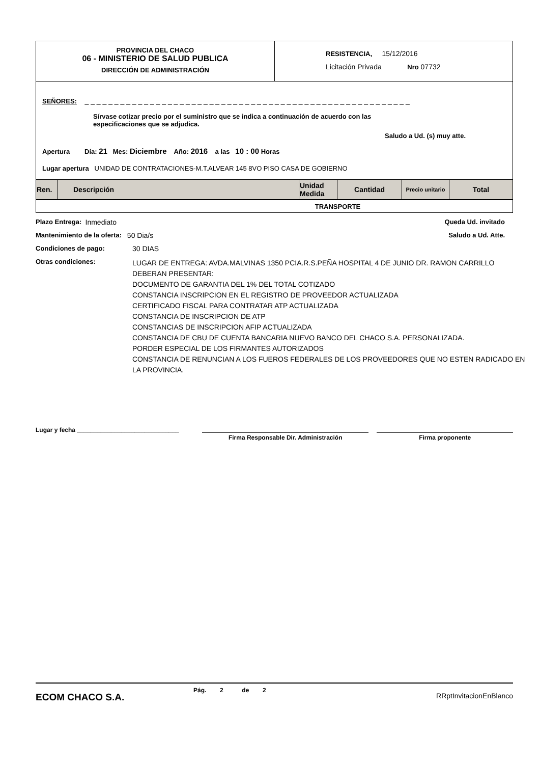PROVINCIA DEL CHACO
06 - MINISTERIO DE SALUD PUBLICA
DIRECCIÓN DE ADMINISTRACIÓN
RESISTENCIA, 15/12/2016
Licitación Privada Nro 07732
SEÑORES: _ _ _ _ _ _ _ _ _ _ _ _ _ _ _ _ _ _ _ _ _ _ _ _ _ _ _ _ _ _ _ _ _ _ _ _ _ _ _ _ _ _ _ _ _ _ _ _ _ _ _ _ _ _ _
Sírvase cotizar precio por el suministro que se indica a continuación de acuerdo con las especificaciones que se adjudica.
Saludo a Ud. (s) muy atte.
Apertura Día: 21 Mes: Diciembre Año: 2016 a las 10 : 00 Horas
Lugar apertura UNIDAD DE CONTRATACIONES-M.T.ALVEAR 145 8VO PISO CASA DE GOBIERNO
| Ren. | Descripción | Unidad Medida | Cantidad | Precio unitario | Total |
| --- | --- | --- | --- | --- | --- |
| TRANSPORTE | | | | | |
Plazo Entrega: Inmediato Queda Ud. invitado
Mantenimiento de la oferta: 50 Dia/s Saludo a Ud. Atte.
Condiciones de pago: 30 DIAS
Otras condiciones: LUGAR DE ENTREGA: AVDA.MALVINAS 1350 PCIA.R.S.PEÑA HOSPITAL 4 DE JUNIO DR. RAMON CARRILLO
DEBERAN PRESENTAR:
DOCUMENTO DE GARANTIA DEL 1% DEL TOTAL COTIZADO
CONSTANCIA INSCRIPCION EN EL REGISTRO DE PROVEEDOR ACTUALIZADA
CERTIFICADO FISCAL PARA CONTRATAR ATP ACTUALIZADA
CONSTANCIA DE INSCRIPCION DE ATP
CONSTANCIAS DE INSCRIPCION AFIP ACTUALIZADA
CONSTANCIA DE CBU DE CUENTA BANCARIA NUEVO BANCO DEL CHACO S.A. PERSONALIZADA.
PORDER ESPECIAL DE LOS FIRMANTES AUTORIZADOS
CONSTANCIA DE RENUNCIAN A LOS FUEROS FEDERALES DE LOS PROVEEDORES QUE NO ESTEN RADICADO EN LA PROVINCIA.
Lugar y fecha ______________________________
Firma Responsable Dir. Administración Firma proponente
ECOM CHACO S.A. Pág. 2 de 2 RRptInvitacionEnBlanco